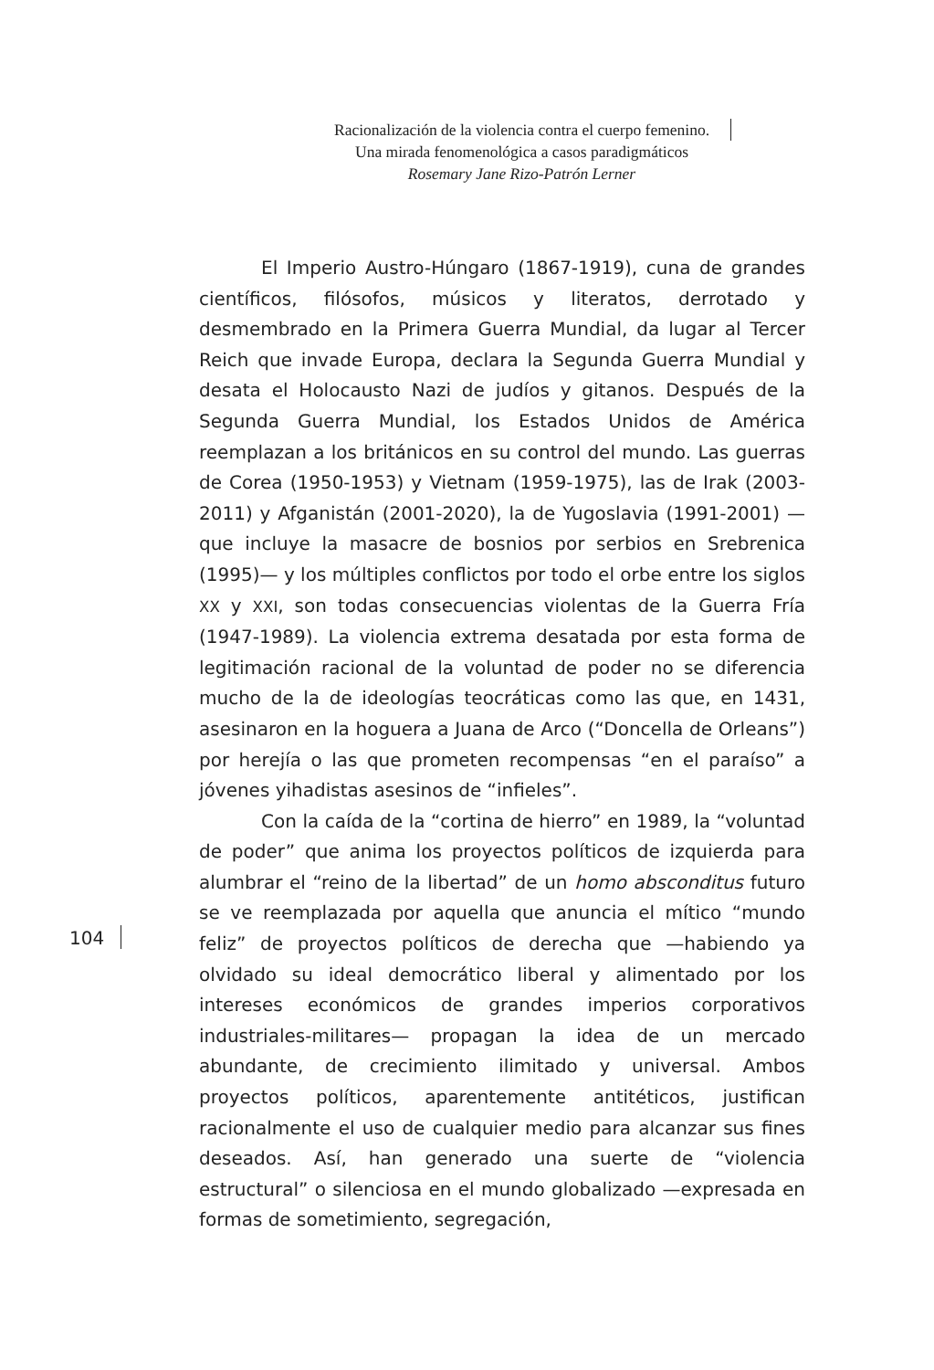Racionalización de la violencia contra el cuerpo femenino.
Una mirada fenomenológica a casos paradigmáticos
Rosemary Jane Rizo-Patrón Lerner
El Imperio Austro-Húngaro (1867-1919), cuna de grandes científicos, filósofos, músicos y literatos, derrotado y desmembrado en la Primera Guerra Mundial, da lugar al Tercer Reich que invade Europa, declara la Segunda Guerra Mundial y desata el Holocausto Nazi de judíos y gitanos. Después de la Segunda Guerra Mundial, los Estados Unidos de América reemplazan a los británicos en su control del mundo. Las guerras de Corea (1950-1953) y Vietnam (1959-1975), las de Irak (2003-2011) y Afganistán (2001-2020), la de Yugoslavia (1991-2001) —que incluye la masacre de bosnios por serbios en Srebrenica (1995)— y los múltiples conflictos por todo el orbe entre los siglos XX y XXI, son todas consecuencias violentas de la Guerra Fría (1947-1989). La violencia extrema desatada por esta forma de legitimación racional de la voluntad de poder no se diferencia mucho de la de ideologías teocráticas como las que, en 1431, asesinaron en la hoguera a Juana de Arco (“Doncella de Orleans”) por herejía o las que prometen recompensas “en el paraíso” a jóvenes yihadistas asesinos de “infieles”.
Con la caída de la “cortina de hierro” en 1989, la “voluntad de poder” que anima los proyectos políticos de izquierda para alumbrar el “reino de la libertad” de un homo absconditus futuro se ve reemplazada por aquella que anuncia el mítico “mundo feliz” de proyectos políticos de derecha que —habiendo ya olvidado su ideal democrático liberal y alimentado por los intereses económicos de grandes imperios corporativos industriales-militares— propagan la idea de un mercado abundante, de crecimiento ilimitado y universal. Ambos proyectos políticos, aparentemente antitéticos, justifican racionalmente el uso de cualquier medio para alcanzar sus fines deseados. Así, han generado una suerte de “violencia estructural” o silenciosa en el mundo globalizado —expresada en formas de sometimiento, segregación,
104